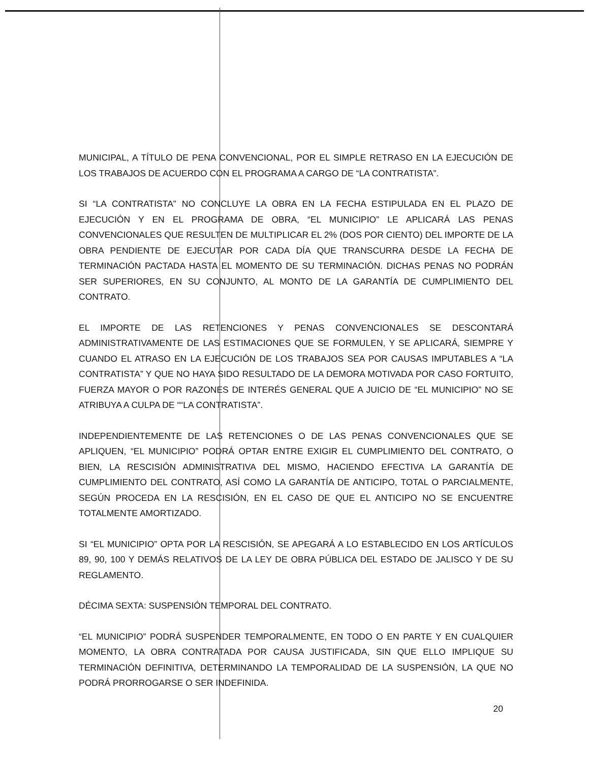MUNICIPAL, A TÍTULO DE PENA CONVENCIONAL, POR EL SIMPLE RETRASO EN LA EJECUCIÓN DE LOS TRABAJOS DE ACUERDO CON EL PROGRAMA A CARGO DE “LA CONTRATISTA”.
SI “LA CONTRATISTA” NO CONCLUYE LA OBRA EN LA FECHA ESTIPULADA EN EL PLAZO DE EJECUCIÓN Y EN EL PROGRAMA DE OBRA, “EL MUNICIPIO” LE APLICARÁ LAS PENAS CONVENCIONALES QUE RESULTEN DE MULTIPLICAR EL 2% (DOS POR CIENTO) DEL IMPORTE DE LA OBRA PENDIENTE DE EJECUTAR POR CADA DÍA QUE TRANSCURRA DESDE LA FECHA DE TERMINACIÓN PACTADA HASTA EL MOMENTO DE SU TERMINACIÓN. DICHAS PENAS NO PODRÁN SER SUPERIORES, EN SU CONJUNTO, AL MONTO DE LA GARANTÍA DE CUMPLIMIENTO DEL CONTRATO.
EL IMPORTE DE LAS RETENCIONES Y PENAS CONVENCIONALES SE DESCONTARÁ ADMINISTRATIVAMENTE DE LAS ESTIMACIONES QUE SE FORMULEN, Y SE APLICARÁ, SIEMPRE Y CUANDO EL ATRASO EN LA EJECUCIÓN DE LOS TRABAJOS SEA POR CAUSAS IMPUTABLES A “LA CONTRATISTA” Y QUE NO HAYA SIDO RESULTADO DE LA DEMORA MOTIVADA POR CASO FORTUITO, FUERZA MAYOR O POR RAZONES DE INTERÉS GENERAL QUE A JUICIO DE “EL MUNICIPIO” NO SE ATRIBUYA A CULPA DE ““LA CONTRATISTA”.
INDEPENDIENTEMENTE DE LAS RETENCIONES O DE LAS PENAS CONVENCIONALES QUE SE APLIQUEN, “EL MUNICIPIO” PODRÁ OPTAR ENTRE EXIGIR EL CUMPLIMIENTO DEL CONTRATO, O BIEN, LA RESCISIÓN ADMINISTRATIVA DEL MISMO, HACIENDO EFECTIVA LA GARANTÍA DE CUMPLIMIENTO DEL CONTRATO, ASÍ COMO LA GARANTÍA DE ANTICIPO, TOTAL O PARCIALMENTE, SEGÚN PROCEDA EN LA RESCISIÓN, EN EL CASO DE QUE EL ANTICIPO NO SE ENCUENTRE TOTALMENTE AMORTIZADO.
SI “EL MUNICIPIO” OPTA POR LA RESCISIÓN, SE APEGARÁ A LO ESTABLECIDO EN LOS ARTÍCULOS 89, 90, 100 Y DEMÁS RELATIVOS DE LA LEY DE OBRA PÚBLICA DEL ESTADO DE JALISCO Y DE SU REGLAMENTO.
DÉCIMA SEXTA: SUSPENSIÓN TEMPORAL DEL CONTRATO.
“EL MUNICIPIO” PODRÁ SUSPENDER TEMPORALMENTE, EN TODO O EN PARTE Y EN CUALQUIER MOMENTO, LA OBRA CONTRATADA POR CAUSA JUSTIFICADA, SIN QUE ELLO IMPLIQUE SU TERMINACIÓN DEFINITIVA, DETERMINANDO LA TEMPORALIDAD DE LA SUSPENSIÓN, LA QUE NO PODRÁ PRORROGARSE O SER INDEFINIDA.
20